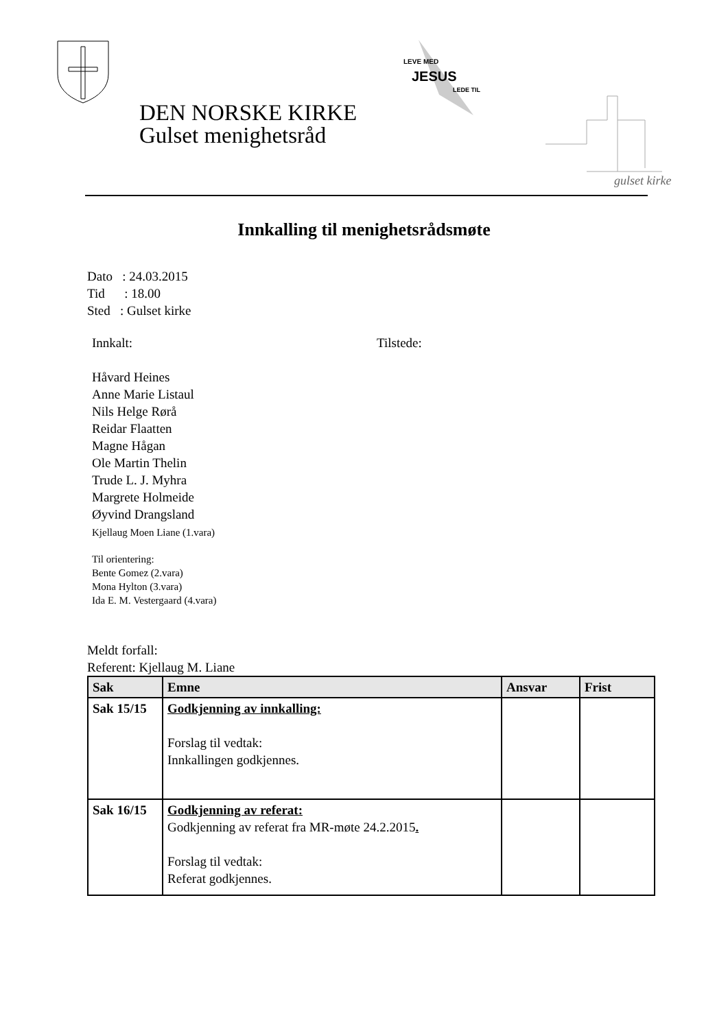LEVE MED
JESUS
LEDE TIL
gulset kirke
DEN NORSKE KIRKE
Gulset menighetsråd
Innkalling til menighetsrådsmøte
Dato : 24.03.2015
Tid : 18.00
Sted : Gulset kirke
Innkalt: Tilstede:
Håvard Heines
Anne Marie Listaul
Nils Helge Rørå
Reidar Flaatten
Magne Hågan
Ole Martin Thelin
Trude L. J. Myhra
Margrete Holmeide
Øyvind Drangsland
Kjellaug Moen Liane (1.vara)
Til orientering:
Bente Gomez (2.vara)
Mona Hylton (3.vara)
Ida E. M. Vestergaard (4.vara)
Meldt forfall:
Referent: Kjellaug M. Liane
| Sak | Emne | Ansvar | Frist |
| --- | --- | --- | --- |
| Sak 15/15 | Godkjenning av innkalling: Forslag til vedtak: Innkallingen godkjennes. | | |
| Sak 16/15 | Godkjenning av referat: Godkjenning av referat fra MR-møte 24.2.2015 . Forslag til vedtak: Referat godkjennes. | | |